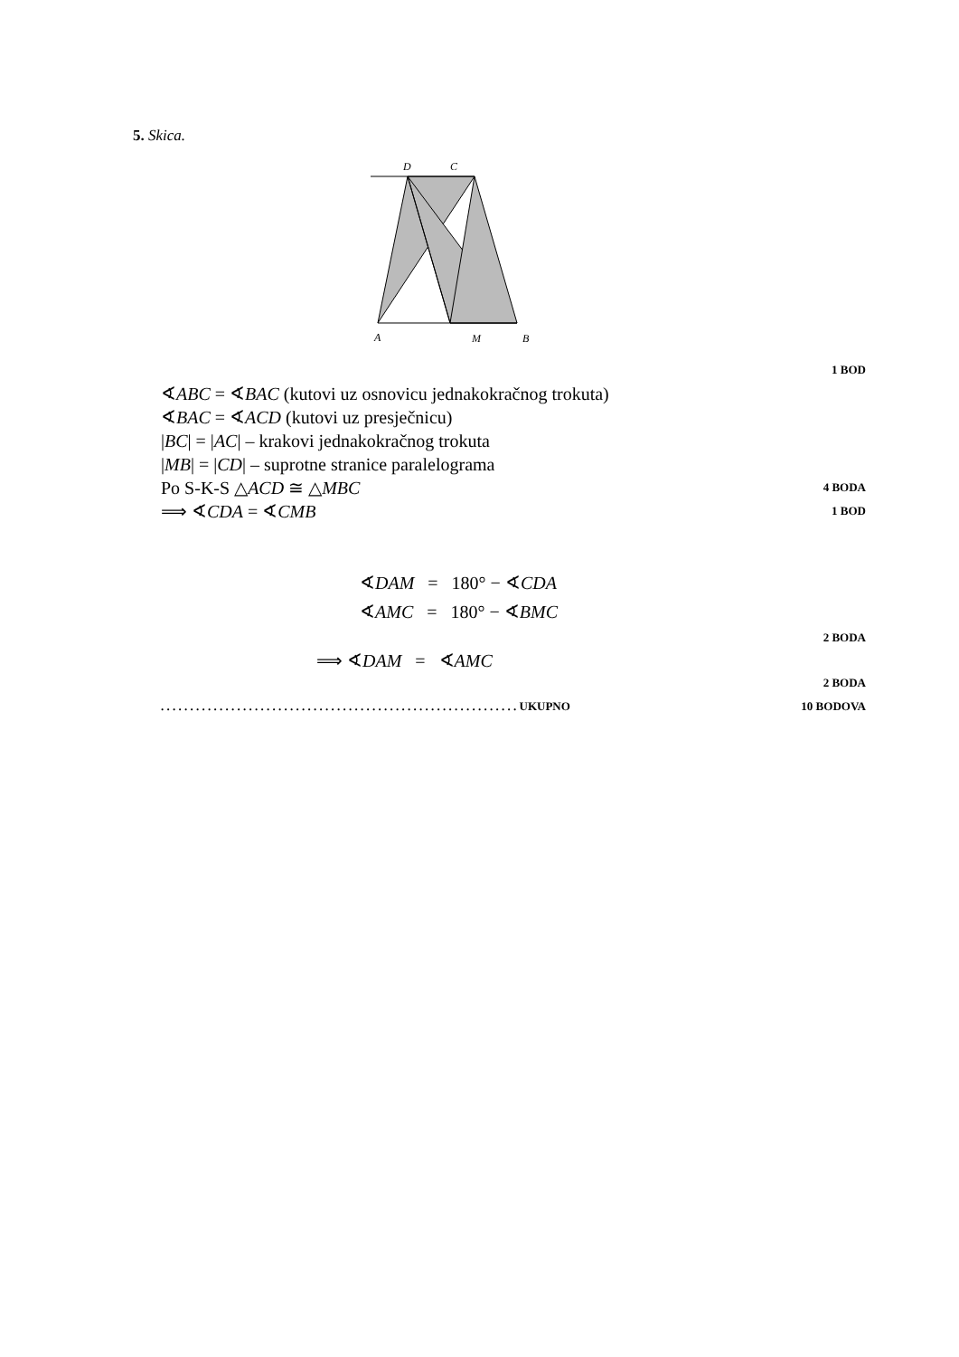5. Skica.
D
C
A
M
B
1 BOD
∢ABC = ∢BAC (kutovi uz osnovicu jednakokračnog trokuta)
∢BAC = ∢ACD (kutovi uz presječnicu)
|BC| = |AC| – krakovi jednakokračnog trokuta
|MB| = |CD| – suprotne stranice paralelograma
Po S-K-S △ACD ≅ △MBC 4 BODA
⟹ ∢CDA = ∢CMB 1 BOD
∢DAM = 180° − ∢CDA
∢AMC = 180° − ∢BMC
2 BODA
⟹ ∢DAM = ∢AMC
2 BODA
. . . . . . . . . . . . . . . . . . . . . . . . . . . . . . . . . . . . . . . . . . . . . . . . . . . . . . . . . . . . . UKUPNO 10 BODOVA